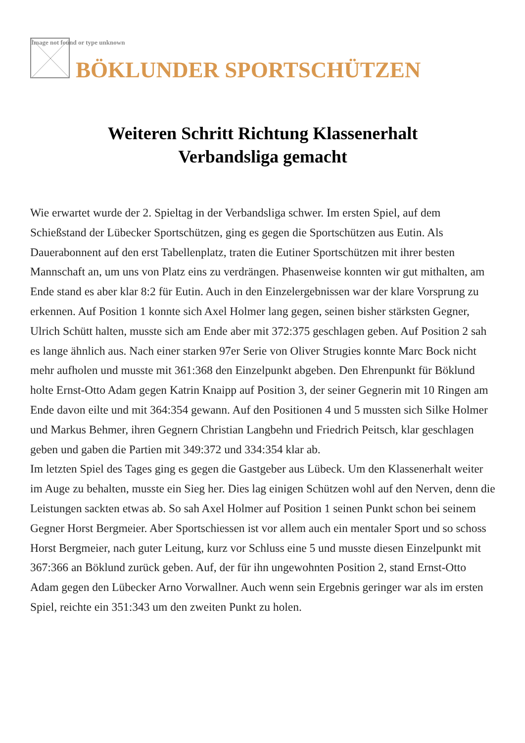Image not found or type unknown
BÖKLUNDER SPORTSCHÜTZEN
Weiteren Schritt Richtung Klassenerhalt
Verbandsliga gemacht
Wie erwartet wurde der 2. Spieltag in der Verbandsliga schwer. Im ersten Spiel, auf dem Schießstand der Lübecker Sportschützen, ging es gegen die Sportschützen aus Eutin. Als Dauerabonnent auf den erst Tabellenplatz, traten die Eutiner Sportschützen mit ihrer besten Mannschaft an, um uns von Platz eins zu verdrängen. Phasenweise konnten wir gut mithalten, am Ende stand es aber klar 8:2 für Eutin. Auch in den Einzelergebnissen war der klare Vorsprung zu erkennen. Auf Position 1 konnte sich Axel Holmer lang gegen, seinen bisher stärksten Gegner, Ulrich Schütt halten, musste sich am Ende aber mit 372:375 geschlagen geben. Auf Position 2 sah es lange ähnlich aus. Nach einer starken 97er Serie von Oliver Strugies konnte Marc Bock nicht mehr aufholen und musste mit 361:368 den Einzelpunkt abgeben. Den Ehrenpunkt für Böklund holte Ernst-Otto Adam gegen Katrin Knaipp auf Position 3, der seiner Gegnerin mit 10 Ringen am Ende davon eilte und mit 364:354 gewann. Auf den Positionen 4 und 5 mussten sich Silke Holmer und Markus Behmer, ihren Gegnern Christian Langbehn und Friedrich Peitsch, klar geschlagen geben und gaben die Partien mit 349:372 und 334:354 klar ab.
Im letzten Spiel des Tages ging es gegen die Gastgeber aus Lübeck. Um den Klassenerhalt weiter im Auge zu behalten, musste ein Sieg her. Dies lag einigen Schützen wohl auf den Nerven, denn die Leistungen sackten etwas ab. So sah Axel Holmer auf Position 1 seinen Punkt schon bei seinem Gegner Horst Bergmeier. Aber Sportschiessen ist vor allem auch ein mentaler Sport und so schoss Horst Bergmeier, nach guter Leitung, kurz vor Schluss eine 5 und musste diesen Einzelpunkt mit 367:366 an Böklund zurück geben. Auf, der für ihn ungewohnten Position 2, stand Ernst-Otto Adam gegen den Lübecker Arno Vorwallner. Auch wenn sein Ergebnis geringer war als im ersten Spiel, reichte ein 351:343 um den zweiten Punkt zu holen.